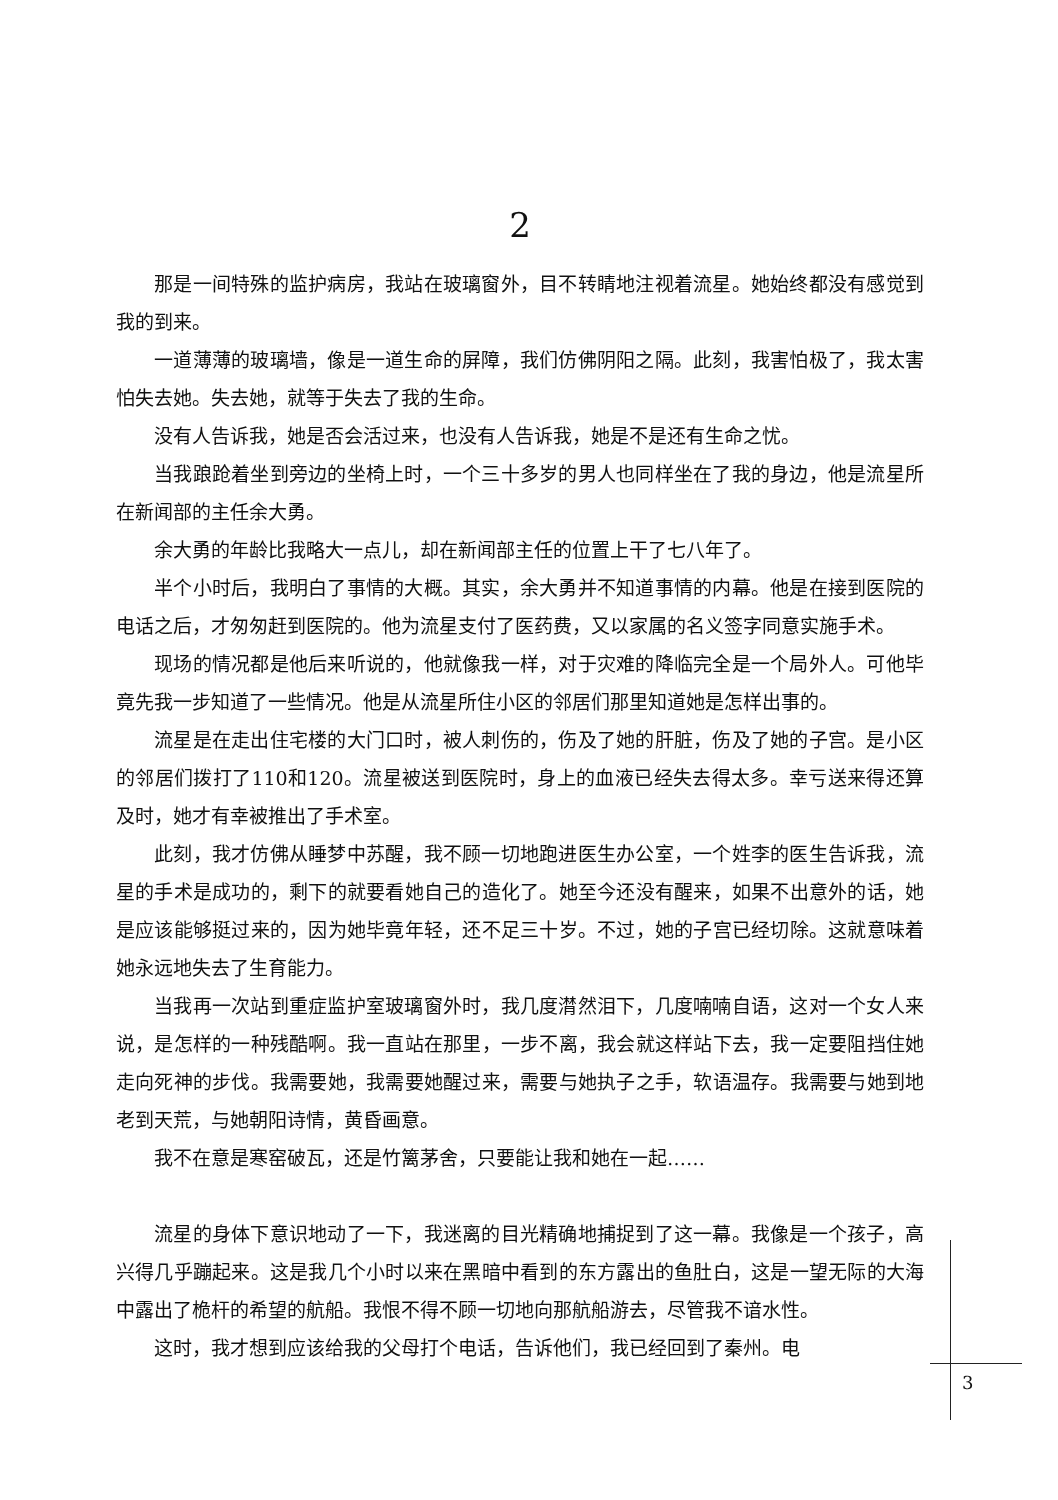2
那是一间特殊的监护病房，我站在玻璃窗外，目不转睛地注视着流星。她始终都没有感觉到我的到来。
一道薄薄的玻璃墙，像是一道生命的屏障，我们仿佛阴阳之隔。此刻，我害怕极了，我太害怕失去她。失去她，就等于失去了我的生命。
没有人告诉我，她是否会活过来，也没有人告诉我，她是不是还有生命之忧。
当我踉跄着坐到旁边的坐椅上时，一个三十多岁的男人也同样坐在了我的身边，他是流星所在新闻部的主任余大勇。
余大勇的年龄比我略大一点儿，却在新闻部主任的位置上干了七八年了。
半个小时后，我明白了事情的大概。其实，余大勇并不知道事情的内幕。他是在接到医院的电话之后，才匆匆赶到医院的。他为流星支付了医药费，又以家属的名义签字同意实施手术。
现场的情况都是他后来听说的，他就像我一样，对于灾难的降临完全是一个局外人。可他毕竟先我一步知道了一些情况。他是从流星所住小区的邻居们那里知道她是怎样出事的。
流星是在走出住宅楼的大门口时，被人刺伤的，伤及了她的肝脏，伤及了她的子宫。是小区的邻居们拨打了110和120。流星被送到医院时，身上的血液已经失去得太多。幸亏送来得还算及时，她才有幸被推出了手术室。
此刻，我才仿佛从睡梦中苏醒，我不顾一切地跑进医生办公室，一个姓李的医生告诉我，流星的手术是成功的，剩下的就要看她自己的造化了。她至今还没有醒来，如果不出意外的话，她是应该能够挺过来的，因为她毕竟年轻，还不足三十岁。不过，她的子宫已经切除。这就意味着她永远地失去了生育能力。
当我再一次站到重症监护室玻璃窗外时，我几度潸然泪下，几度喃喃自语，这对一个女人来说，是怎样的一种残酷啊。我一直站在那里，一步不离，我会就这样站下去，我一定要阻挡住她走向死神的步伐。我需要她，我需要她醒过来，需要与她执子之手，软语温存。我需要与她到地老到天荒，与她朝阳诗情，黄昏画意。
我不在意是寒窑破瓦，还是竹篱茅舍，只要能让我和她在一起……
流星的身体下意识地动了一下，我迷离的目光精确地捕捉到了这一幕。我像是一个孩子，高兴得几乎蹦起来。这是我几个小时以来在黑暗中看到的东方露出的鱼肚白，这是一望无际的大海中露出了桅杆的希望的航船。我恨不得不顾一切地向那航船游去，尽管我不谙水性。
这时，我才想到应该给我的父母打个电话，告诉他们，我已经回到了秦州。电
3